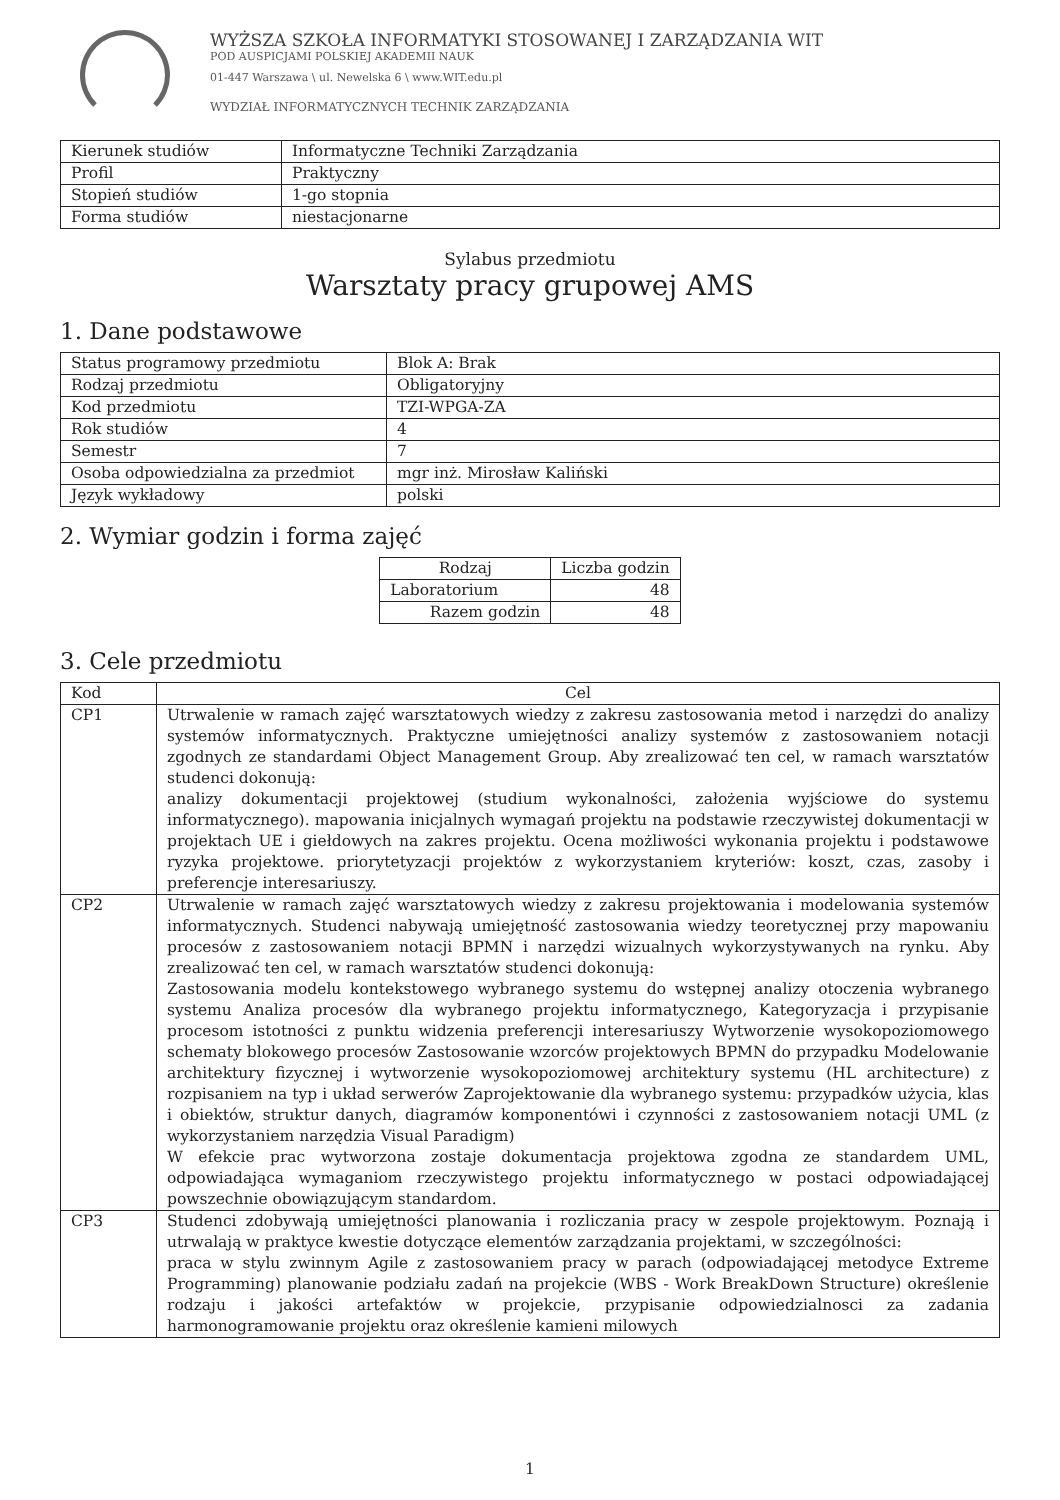WYŻSZA SZKOŁA INFORMATYKI STOSOWANEJ I ZARZĄDZANIA WIT
POD AUSPICJAMI POLSKIEJ AKADEMII NAUK
01-447 Warszawa \ ul. Newelska 6 \ www.WIT.edu.pl
WYDZIAŁ INFORMATYCZNYCH TECHNIK ZARZĄDZANIA
| Kierunek studiów | Informatyczne Techniki Zarządzania |
| Profil | Praktyczny |
| Stopień studiów | 1-go stopnia |
| Forma studiów | niestacjonarne |
Sylabus przedmiotu
Warsztaty pracy grupowej AMS
1. Dane podstawowe
| Status programowy przedmiotu | Blok A: Brak |
| Rodzaj przedmiotu | Obligatoryjny |
| Kod przedmiotu | TZI-WPGA-ZA |
| Rok studiów | 4 |
| Semestr | 7 |
| Osoba odpowiedzialna za przedmiot | mgr inż. Mirosław Kaliński |
| Język wykładowy | polski |
2. Wymiar godzin i forma zajęć
| Rodzaj | Liczba godzin |
| --- | --- |
| Laboratorium | 48 |
| Razem godzin | 48 |
3. Cele przedmiotu
| Kod | Cel |
| --- | --- |
| CP1 | Utrwalenie w ramach zajęć warsztatowych wiedzy z zakresu zastosowania metod i narzędzi do analizy systemów informatycznych. Praktyczne umiejętności analizy systemów z zastosowaniem notacji zgodnych ze standardami Object Management Group. Aby zrealizować ten cel, w ramach warsztatów studenci dokonują: analizy dokumentacji projektowej (studium wykonalności, założenia wyjściowe do systemu informatycznego). mapowania inicjalnych wymagań projektu na podstawie rzeczywistej dokumentacji w projektach UE i giełdowych na zakres projektu. Ocena możliwości wykonania projektu i podstawowe ryzyka projektowe. priorytetyzacji projektów z wykorzystaniem kryteriów: koszt, czas, zasoby i preferencje interesariuszy. |
| CP2 | Utrwalenie w ramach zajęć warsztatowych wiedzy z zakresu projektowania i modelowania systemów informatycznych. Studenci nabywają umiejętność zastosowania wiedzy teoretycznej przy mapowaniu procesów z zastosowaniem notacji BPMN i narzędzi wizualnych wykorzystywanych na rynku. Aby zrealizować ten cel, w ramach warsztatów studenci dokonują: Zastosowania modelu kontekstowego wybranego systemu do wstępnej analizy otoczenia wybranego systemu Analiza procesów dla wybranego projektu informatycznego, Kategoryzacja i przypisanie procesom istotności z punktu widzenia preferencji interesariuszy Wytworzenie wysokopoziomowego schematy blokowego procesów Zastosowanie wzorców projektowych BPMN do przypadku Modelowanie architektury fizycznej i wytworzenie wysokopoziomowej architektury systemu (HL architecture) z rozpisaniem na typ i układ serwerów Zaprojektowanie dla wybranego systemu: przypadków użycia, klas i obiektów, struktur danych, diagramów komponentówi i czynności z zastosowaniem notacji UML (z wykorzystaniem narzędzia Visual Paradigm) W efekcie prac wytworzona zostaje dokumentacja projektowa zgodna ze standardem UML, odpowiadająca wymaganiom rzeczywistego projektu informatycznego w postaci odpowiadającej powszechnie obowiązującym standardom. |
| CP3 | Studenci zdobywają umiejętności planowania i rozliczania pracy w zespole projektowym. Poznają i utrwalają w praktyce kwestie dotyczące elementów zarządzania projektami, w szczególności: praca w stylu zwinnym Agile z zastosowaniem pracy w parach (odpowiadającej metodyce Extreme Programming) planowanie podziału zadań na projekcie (WBS - Work BreakDown Structure) określenie rodzaju i jakości artefaktów w projekcie, przypisanie odpowiedzialnosci za zadania harmonogramowanie projektu oraz określenie kamieni milowych |
1